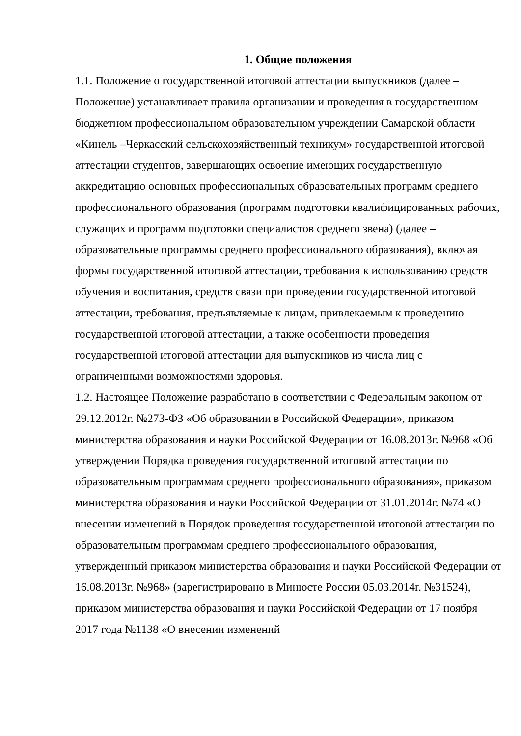1. Общие положения
1.1. Положение о государственной итоговой аттестации выпускников (далее – Положение) устанавливает правила организации и проведения в государственном бюджетном профессиональном образовательном учреждении Самарской области «Кинель –Черкасский сельскохозяйственный техникум» государственной итоговой аттестации студентов, завершающих освоение имеющих государственную аккредитацию основных профессиональных образовательных программ среднего профессионального образования (программ подготовки квалифицированных рабочих, служащих и программ подготовки специалистов среднего звена) (далее – образовательные программы среднего профессионального образования), включая формы государственной итоговой аттестации, требования к использованию средств обучения и воспитания, средств связи при проведении государственной итоговой аттестации, требования, предъявляемые к лицам, привлекаемым к проведению государственной итоговой аттестации, а также особенности проведения государственной итоговой аттестации для выпускников из числа лиц с ограниченными возможностями здоровья.
1.2. Настоящее Положение разработано в соответствии с Федеральным законом от 29.12.2012г. №273-ФЗ «Об образовании в Российской Федерации», приказом министерства образования и науки Российской Федерации от 16.08.2013г. №968 «Об утверждении Порядка проведения государственной итоговой аттестации по образовательным программам среднего профессионального образования», приказом министерства образования и науки Российской Федерации от 31.01.2014г. №74 «О внесении изменений в Порядок проведения государственной итоговой аттестации по образовательным программам среднего профессионального образования, утвержденный приказом министерства образования и науки Российской Федерации от 16.08.2013г. №968» (зарегистрировано в Минюсте России 05.03.2014г. №31524), приказом министерства образования и науки Российской Федерации от 17 ноября 2017 года №1138 «О внесении изменений